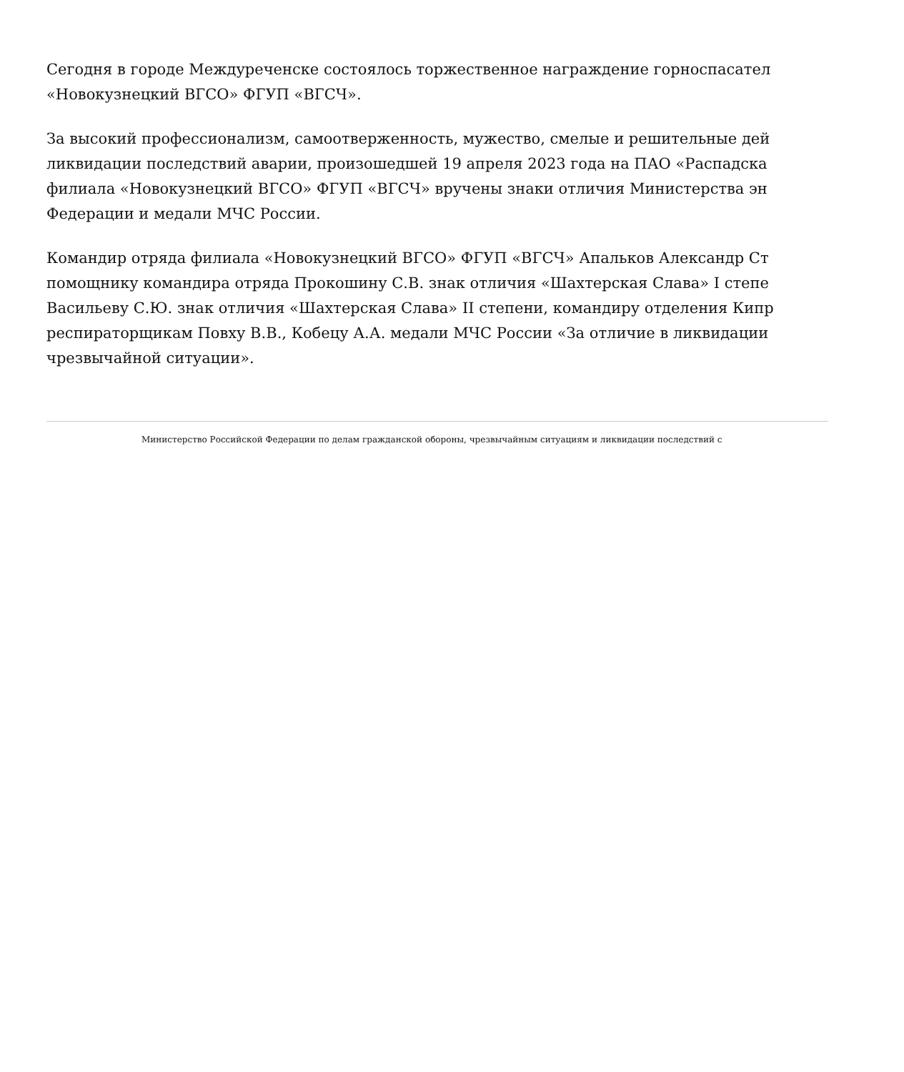Сегодня в городе Междуреченске состоялось торжественное награждение горноспасател
«Новокузнецкий ВГСО» ФГУП «ВГСЧ».
За высокий профессионализм, самоотверженность, мужество, смелые и решительные дей
ликвидации последствий аварии, произошедшей 19 апреля 2023 года на ПАО «Распадска
филиала «Новокузнецкий ВГСО» ФГУП «ВГСЧ» вручены знаки отличия Министерства эн
Федерации и медали МЧС России.
Командир отряда филиала «Новокузнецкий ВГСО» ФГУП «ВГСЧ» Апальков Александр Ст
помощнику командира отряда Прокошину С.В. знак отличия «Шахтерская Слава» I степе
Васильеву С.Ю. знак отличия «Шахтерская Слава» II степени, командиру отделения Кипр
респираторщикам Повху В.В., Кобецу А.А. медали МЧС России «За отличие в ликвидации
чрезвычайной ситуации».
Министерство Российской Федерации по делам гражданской обороны, чрезвычайным ситуациям и ликвидации последствий с